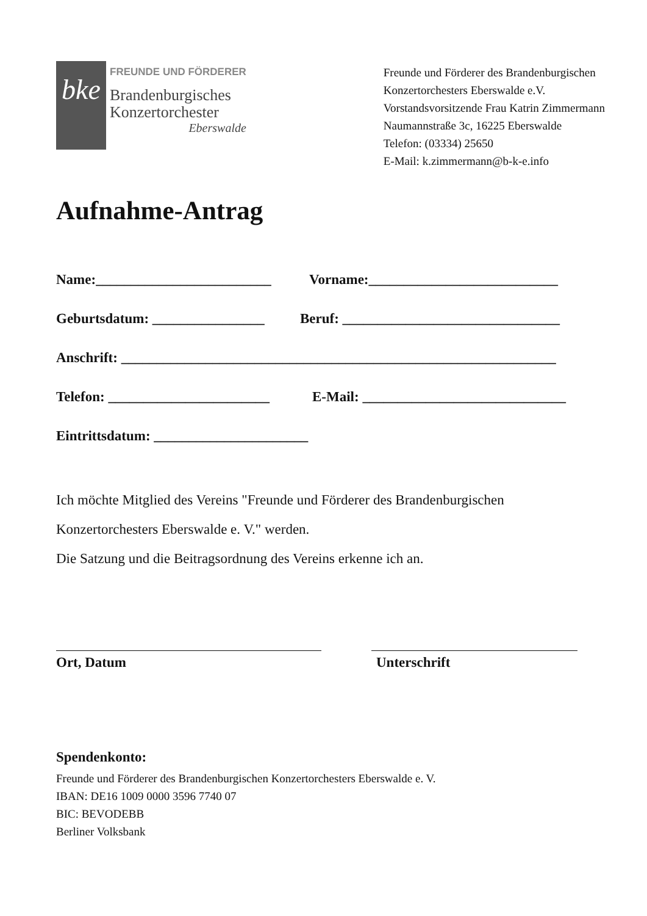bke
FREUNDE UND FÖRDERER
Brandenburgisches
Konzertorchester
Eberswalde
Freunde und Förderer des Brandenburgischen
Konzertorchesters Eberswalde e.V.
Vorstandsvorsitzende Frau Katrin Zimmermann
Naumannstraße 3c, 16225 Eberswalde
Telefon: (03334) 25650
E-Mail: k.zimmermann@b-k-e.info
Aufnahme-Antrag
Name:_________________________ Vorname:___________________________
Geburtsdatum: ________________ Beruf: _______________________________
Anschrift: ______________________________________________________________
Telefon: _______________________ E-Mail: _____________________________
Eintrittsdatum: ______________________
Ich möchte Mitglied des Vereins "Freunde und Förderer des Brandenburgischen
Konzertorchesters Eberswalde e. V." werden.
Die Satzung und die Beitragsordnung des Vereins erkenne ich an.
Ort, Datum Unterschrift
Spendenkonto:
Freunde und Förderer des Brandenburgischen Konzertorchesters Eberswalde e. V.
IBAN: DE16 1009 0000 3596 7740 07
BIC: BEVODEBB
Berliner Volksbank